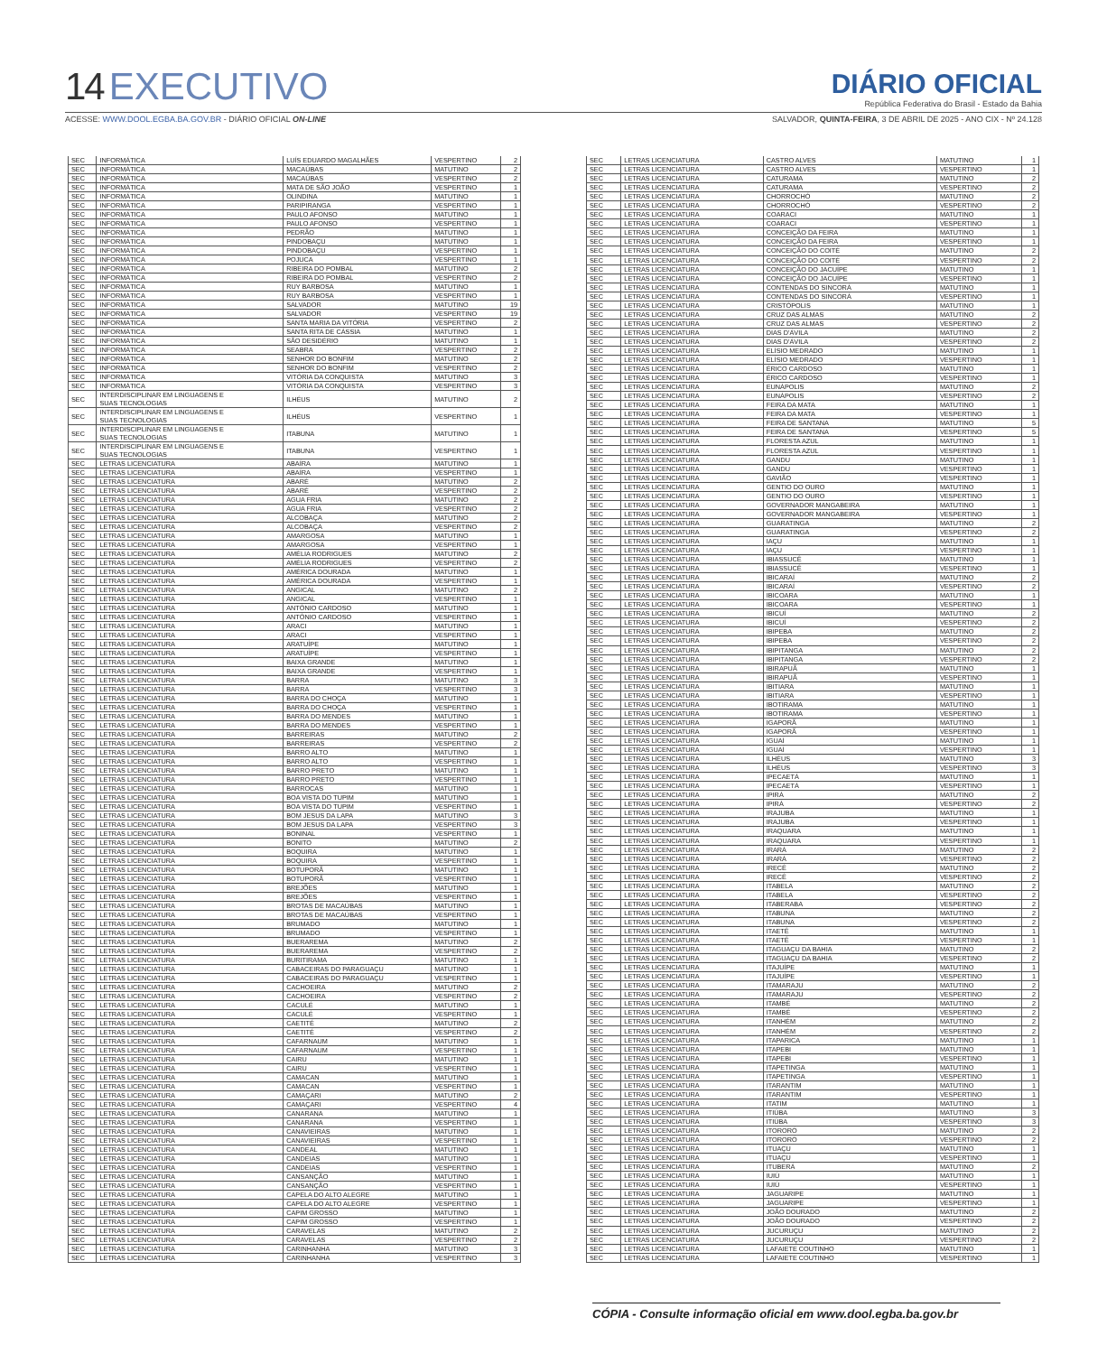14 EXECUTIVO
DIÁRIO OFICIAL
República Federativa do Brasil - Estado da Bahia
ACESSE: WWW.DOOL.EGBA.BA.GOV.BR - DIÁRIO OFICIAL ON-LINE
SALVADOR, QUINTA-FEIRA, 3 DE ABRIL DE 2025 - ANO CIX - Nº 24.128
| SEC | INFORMÁTICA | LUÍS EDUARDO MAGALHÃES | VESPERTINO | 2 |
| SEC | INFORMÁTICA | MACAÚBAS | MATUTINO | 2 |
| SEC | INFORMÁTICA | MACAÚBAS | VESPERTINO | 2 |
| SEC | INFORMÁTICA | MATA DE SÃO JOÃO | VESPERTINO | 1 |
| SEC | INFORMÁTICA | OLINDINA | MATUTINO | 1 |
| SEC | INFORMÁTICA | PARIPIRANGA | VESPERTINO | 1 |
| SEC | INFORMÁTICA | PAULO AFONSO | MATUTINO | 1 |
| SEC | INFORMÁTICA | PAULO AFONSO | VESPERTINO | 1 |
| SEC | INFORMÁTICA | PEDRÃO | MATUTINO | 1 |
| SEC | INFORMÁTICA | PINDOBAÇU | MATUTINO | 1 |
| SEC | INFORMÁTICA | PINDOBAÇU | VESPERTINO | 1 |
| SEC | INFORMÁTICA | POJUCA | VESPERTINO | 1 |
| SEC | INFORMÁTICA | RIBEIRA DO POMBAL | MATUTINO | 2 |
| SEC | INFORMÁTICA | RIBEIRA DO POMBAL | VESPERTINO | 2 |
| SEC | INFORMÁTICA | RUY BARBOSA | MATUTINO | 1 |
| SEC | INFORMÁTICA | RUY BARBOSA | VESPERTINO | 1 |
| SEC | INFORMÁTICA | SALVADOR | MATUTINO | 19 |
| SEC | INFORMÁTICA | SALVADOR | VESPERTINO | 19 |
| SEC | INFORMÁTICA | SANTA MARIA DA VITÓRIA | VESPERTINO | 2 |
| SEC | INFORMÁTICA | SANTA RITA DE CÁSSIA | MATUTINO | 1 |
| SEC | INFORMÁTICA | SÃO DESIDÉRIO | MATUTINO | 1 |
| SEC | INFORMÁTICA | SEABRA | VESPERTINO | 2 |
| SEC | INFORMÁTICA | SENHOR DO BONFIM | MATUTINO | 2 |
| SEC | INFORMÁTICA | SENHOR DO BONFIM | VESPERTINO | 2 |
| SEC | INFORMÁTICA | VITÓRIA DA CONQUISTA | MATUTINO | 3 |
| SEC | INFORMÁTICA | VITÓRIA DA CONQUISTA | VESPERTINO | 3 |
| SEC | INTERDISCIPLINAR EM LINGUAGENS E SUAS TECNOLOGIAS | ILHÉUS | MATUTINO | 2 |
| SEC | INTERDISCIPLINAR EM LINGUAGENS E SUAS TECNOLOGIAS | ILHÉUS | VESPERTINO | 1 |
| SEC | INTERDISCIPLINAR EM LINGUAGENS E SUAS TECNOLOGIAS | ITABUNA | MATUTINO | 1 |
| SEC | INTERDISCIPLINAR EM LINGUAGENS E SUAS TECNOLOGIAS | ITABUNA | VESPERTINO | 1 |
| SEC | LETRAS LICENCIATURA | ABAÍRA | MATUTINO | 1 |
| SEC | LETRAS LICENCIATURA | ABAÍRA | VESPERTINO | 1 |
| SEC | LETRAS LICENCIATURA | ABARÉ | MATUTINO | 2 |
| SEC | LETRAS LICENCIATURA | ABARÉ | VESPERTINO | 2 |
| SEC | LETRAS LICENCIATURA | ÁGUA FRIA | MATUTINO | 2 |
| SEC | LETRAS LICENCIATURA | ÁGUA FRIA | VESPERTINO | 2 |
| SEC | LETRAS LICENCIATURA | ALCOBAÇA | MATUTINO | 2 |
| SEC | LETRAS LICENCIATURA | ALCOBAÇA | VESPERTINO | 2 |
| SEC | LETRAS LICENCIATURA | AMARGOSA | MATUTINO | 1 |
| SEC | LETRAS LICENCIATURA | AMARGOSA | VESPERTINO | 1 |
| SEC | LETRAS LICENCIATURA | AMÉLIA RODRIGUES | MATUTINO | 2 |
| SEC | LETRAS LICENCIATURA | AMÉLIA RODRIGUES | VESPERTINO | 2 |
| SEC | LETRAS LICENCIATURA | AMÉRICA DOURADA | MATUTINO | 1 |
| SEC | LETRAS LICENCIATURA | AMÉRICA DOURADA | VESPERTINO | 1 |
| SEC | LETRAS LICENCIATURA | ANGICAL | MATUTINO | 2 |
| SEC | LETRAS LICENCIATURA | ANGICAL | VESPERTINO | 1 |
| SEC | LETRAS LICENCIATURA | ANTÔNIO CARDOSO | MATUTINO | 1 |
| SEC | LETRAS LICENCIATURA | ANTÔNIO CARDOSO | VESPERTINO | 1 |
| SEC | LETRAS LICENCIATURA | ARACI | MATUTINO | 1 |
| SEC | LETRAS LICENCIATURA | ARACI | VESPERTINO | 1 |
| SEC | LETRAS LICENCIATURA | ARATUÍPE | MATUTINO | 1 |
| SEC | LETRAS LICENCIATURA | ARATUÍPE | VESPERTINO | 1 |
| SEC | LETRAS LICENCIATURA | BAIXA GRANDE | MATUTINO | 1 |
| SEC | LETRAS LICENCIATURA | BAIXA GRANDE | VESPERTINO | 1 |
| SEC | LETRAS LICENCIATURA | BARRA | MATUTINO | 3 |
| SEC | LETRAS LICENCIATURA | BARRA | VESPERTINO | 3 |
| SEC | LETRAS LICENCIATURA | BARRA DO CHOÇA | MATUTINO | 1 |
| SEC | LETRAS LICENCIATURA | BARRA DO CHOÇA | VESPERTINO | 1 |
| SEC | LETRAS LICENCIATURA | BARRA DO MENDES | MATUTINO | 1 |
| SEC | LETRAS LICENCIATURA | BARRA DO MENDES | VESPERTINO | 1 |
| SEC | LETRAS LICENCIATURA | BARREIRAS | MATUTINO | 2 |
| SEC | LETRAS LICENCIATURA | BARREIRAS | VESPERTINO | 2 |
| SEC | LETRAS LICENCIATURA | BARRO ALTO | MATUTINO | 1 |
| SEC | LETRAS LICENCIATURA | BARRO ALTO | VESPERTINO | 1 |
| SEC | LETRAS LICENCIATURA | BARRO PRETO | MATUTINO | 1 |
| SEC | LETRAS LICENCIATURA | BARRO PRETO | VESPERTINO | 1 |
| SEC | LETRAS LICENCIATURA | BARROCAS | MATUTINO | 1 |
| SEC | LETRAS LICENCIATURA | BOA VISTA DO TUPIM | MATUTINO | 1 |
| SEC | LETRAS LICENCIATURA | BOA VISTA DO TUPIM | VESPERTINO | 1 |
| SEC | LETRAS LICENCIATURA | BOM JESUS DA LAPA | MATUTINO | 3 |
| SEC | LETRAS LICENCIATURA | BOM JESUS DA LAPA | VESPERTINO | 3 |
| SEC | LETRAS LICENCIATURA | BONINAL | VESPERTINO | 1 |
| SEC | LETRAS LICENCIATURA | BONITO | MATUTINO | 2 |
| SEC | LETRAS LICENCIATURA | BOQUIRA | MATUTINO | 1 |
| SEC | LETRAS LICENCIATURA | BOQUIRA | VESPERTINO | 1 |
| SEC | LETRAS LICENCIATURA | BOTUPORÃ | MATUTINO | 1 |
| SEC | LETRAS LICENCIATURA | BOTUPORÃ | VESPERTINO | 1 |
| SEC | LETRAS LICENCIATURA | BREJÕES | MATUTINO | 1 |
| SEC | LETRAS LICENCIATURA | BREJÕES | VESPERTINO | 1 |
| SEC | LETRAS LICENCIATURA | BROTAS DE MACAÚBAS | MATUTINO | 1 |
| SEC | LETRAS LICENCIATURA | BROTAS DE MACAÚBAS | VESPERTINO | 1 |
| SEC | LETRAS LICENCIATURA | BRUMADO | MATUTINO | 1 |
| SEC | LETRAS LICENCIATURA | BRUMADO | VESPERTINO | 1 |
| SEC | LETRAS LICENCIATURA | BUERAREMA | MATUTINO | 2 |
| SEC | LETRAS LICENCIATURA | BUERAREMA | VESPERTINO | 2 |
| SEC | LETRAS LICENCIATURA | BURITIRAMA | MATUTINO | 1 |
| SEC | LETRAS LICENCIATURA | CABACEIRAS DO PARAGUAÇU | MATUTINO | 1 |
| SEC | LETRAS LICENCIATURA | CABACEIRAS DO PARAGUAÇU | VESPERTINO | 1 |
| SEC | LETRAS LICENCIATURA | CACHOEIRA | MATUTINO | 2 |
| SEC | LETRAS LICENCIATURA | CACHOEIRA | VESPERTINO | 2 |
| SEC | LETRAS LICENCIATURA | CACULÉ | MATUTINO | 1 |
| SEC | LETRAS LICENCIATURA | CACULÉ | VESPERTINO | 1 |
| SEC | LETRAS LICENCIATURA | CAETITÉ | MATUTINO | 2 |
| SEC | LETRAS LICENCIATURA | CAETITÉ | VESPERTINO | 2 |
| SEC | LETRAS LICENCIATURA | CAFARNAUM | MATUTINO | 1 |
| SEC | LETRAS LICENCIATURA | CAFARNAUM | VESPERTINO | 1 |
| SEC | LETRAS LICENCIATURA | CAIRU | MATUTINO | 1 |
| SEC | LETRAS LICENCIATURA | CAIRU | VESPERTINO | 1 |
| SEC | LETRAS LICENCIATURA | CAMACAN | MATUTINO | 1 |
| SEC | LETRAS LICENCIATURA | CAMACAN | VESPERTINO | 1 |
| SEC | LETRAS LICENCIATURA | CAMAÇARI | MATUTINO | 2 |
| SEC | LETRAS LICENCIATURA | CAMAÇARI | VESPERTINO | 4 |
| SEC | LETRAS LICENCIATURA | CANARANA | MATUTINO | 1 |
| SEC | LETRAS LICENCIATURA | CANARANA | VESPERTINO | 1 |
| SEC | LETRAS LICENCIATURA | CANAVIEIRAS | MATUTINO | 1 |
| SEC | LETRAS LICENCIATURA | CANAVIEIRAS | VESPERTINO | 1 |
| SEC | LETRAS LICENCIATURA | CANDEAL | MATUTINO | 1 |
| SEC | LETRAS LICENCIATURA | CANDEIAS | MATUTINO | 1 |
| SEC | LETRAS LICENCIATURA | CANDEIAS | VESPERTINO | 1 |
| SEC | LETRAS LICENCIATURA | CANSANÇÃO | MATUTINO | 1 |
| SEC | LETRAS LICENCIATURA | CANSANÇÃO | VESPERTINO | 1 |
| SEC | LETRAS LICENCIATURA | CAPELA DO ALTO ALEGRE | MATUTINO | 1 |
| SEC | LETRAS LICENCIATURA | CAPELA DO ALTO ALEGRE | VESPERTINO | 1 |
| SEC | LETRAS LICENCIATURA | CAPIM GROSSO | MATUTINO | 1 |
| SEC | LETRAS LICENCIATURA | CAPIM GROSSO | VESPERTINO | 1 |
| SEC | LETRAS LICENCIATURA | CARAVELAS | MATUTINO | 2 |
| SEC | LETRAS LICENCIATURA | CARAVELAS | VESPERTINO | 2 |
| SEC | LETRAS LICENCIATURA | CARINHANHA | MATUTINO | 3 |
| SEC | LETRAS LICENCIATURA | CARINHANHA | VESPERTINO | 3 |
| SEC | LETRAS LICENCIATURA | CASTRO ALVES | MATUTINO | 1 |
| SEC | LETRAS LICENCIATURA | CASTRO ALVES | VESPERTINO | 1 |
| SEC | LETRAS LICENCIATURA | CATURAMA | MATUTINO | 2 |
| SEC | LETRAS LICENCIATURA | CATURAMA | VESPERTINO | 2 |
| SEC | LETRAS LICENCIATURA | CHORROCHÓ | MATUTINO | 2 |
| SEC | LETRAS LICENCIATURA | CHORROCHÓ | VESPERTINO | 2 |
| SEC | LETRAS LICENCIATURA | COARACI | MATUTINO | 1 |
| SEC | LETRAS LICENCIATURA | COARACI | VESPERTINO | 1 |
| SEC | LETRAS LICENCIATURA | CONCEIÇÃO DA FEIRA | MATUTINO | 1 |
| SEC | LETRAS LICENCIATURA | CONCEIÇÃO DA FEIRA | VESPERTINO | 1 |
| SEC | LETRAS LICENCIATURA | CONCEIÇÃO DO COITÉ | MATUTINO | 2 |
| SEC | LETRAS LICENCIATURA | CONCEIÇÃO DO COITÉ | VESPERTINO | 2 |
| SEC | LETRAS LICENCIATURA | CONCEIÇÃO DO JACUÍPE | MATUTINO | 1 |
| SEC | LETRAS LICENCIATURA | CONCEIÇÃO DO JACUÍPE | VESPERTINO | 1 |
| SEC | LETRAS LICENCIATURA | CONTENDAS DO SINCORÁ | MATUTINO | 1 |
| SEC | LETRAS LICENCIATURA | CONTENDAS DO SINCORÁ | VESPERTINO | 1 |
| SEC | LETRAS LICENCIATURA | CRISTÓPOLIS | MATUTINO | 1 |
| SEC | LETRAS LICENCIATURA | CRUZ DAS ALMAS | MATUTINO | 2 |
| SEC | LETRAS LICENCIATURA | CRUZ DAS ALMAS | VESPERTINO | 2 |
| SEC | LETRAS LICENCIATURA | DIAS D'ÁVILA | MATUTINO | 2 |
| SEC | LETRAS LICENCIATURA | DIAS D'ÁVILA | VESPERTINO | 2 |
| SEC | LETRAS LICENCIATURA | ELÍSIO MEDRADO | MATUTINO | 1 |
| SEC | LETRAS LICENCIATURA | ELÍSIO MEDRADO | VESPERTINO | 1 |
| SEC | LETRAS LICENCIATURA | ÉRICO CARDOSO | MATUTINO | 1 |
| SEC | LETRAS LICENCIATURA | ÉRICO CARDOSO | VESPERTINO | 1 |
| SEC | LETRAS LICENCIATURA | EUNÁPOLIS | MATUTINO | 2 |
| SEC | LETRAS LICENCIATURA | EUNÁPOLIS | VESPERTINO | 2 |
| SEC | LETRAS LICENCIATURA | FEIRA DA MATA | MATUTINO | 1 |
| SEC | LETRAS LICENCIATURA | FEIRA DA MATA | VESPERTINO | 1 |
| SEC | LETRAS LICENCIATURA | FEIRA DE SANTANA | MATUTINO | 5 |
| SEC | LETRAS LICENCIATURA | FEIRA DE SANTANA | VESPERTINO | 5 |
| SEC | LETRAS LICENCIATURA | FLORESTA AZUL | MATUTINO | 1 |
| SEC | LETRAS LICENCIATURA | FLORESTA AZUL | VESPERTINO | 1 |
| SEC | LETRAS LICENCIATURA | GANDU | MATUTINO | 1 |
| SEC | LETRAS LICENCIATURA | GANDU | VESPERTINO | 1 |
| SEC | LETRAS LICENCIATURA | GAVIÃO | VESPERTINO | 1 |
| SEC | LETRAS LICENCIATURA | GENTIO DO OURO | MATUTINO | 1 |
| SEC | LETRAS LICENCIATURA | GENTIO DO OURO | VESPERTINO | 1 |
| SEC | LETRAS LICENCIATURA | GOVERNADOR MANGABEIRA | MATUTINO | 1 |
| SEC | LETRAS LICENCIATURA | GOVERNADOR MANGABEIRA | VESPERTINO | 1 |
| SEC | LETRAS LICENCIATURA | GUARATINGA | MATUTINO | 2 |
| SEC | LETRAS LICENCIATURA | GUARATINGA | VESPERTINO | 2 |
| SEC | LETRAS LICENCIATURA | IAÇU | MATUTINO | 1 |
| SEC | LETRAS LICENCIATURA | IAÇU | VESPERTINO | 1 |
| SEC | LETRAS LICENCIATURA | IBIASSUCÊ | MATUTINO | 1 |
| SEC | LETRAS LICENCIATURA | IBIASSUCÊ | VESPERTINO | 1 |
| SEC | LETRAS LICENCIATURA | IBICARAÍ | MATUTINO | 2 |
| SEC | LETRAS LICENCIATURA | IBICARAÍ | VESPERTINO | 2 |
| SEC | LETRAS LICENCIATURA | IBICOARA | MATUTINO | 1 |
| SEC | LETRAS LICENCIATURA | IBICOARA | VESPERTINO | 1 |
| SEC | LETRAS LICENCIATURA | IBICUÍ | MATUTINO | 2 |
| SEC | LETRAS LICENCIATURA | IBICUÍ | VESPERTINO | 2 |
| SEC | LETRAS LICENCIATURA | IBIPEBA | MATUTINO | 2 |
| SEC | LETRAS LICENCIATURA | IBIPEBA | VESPERTINO | 2 |
| SEC | LETRAS LICENCIATURA | IBIPITANGA | MATUTINO | 2 |
| SEC | LETRAS LICENCIATURA | IBIPITANGA | VESPERTINO | 2 |
| SEC | LETRAS LICENCIATURA | IBIRAPUÃ | MATUTINO | 1 |
| SEC | LETRAS LICENCIATURA | IBIRAPUÃ | VESPERTINO | 1 |
| SEC | LETRAS LICENCIATURA | IBITIARA | MATUTINO | 1 |
| SEC | LETRAS LICENCIATURA | IBITIARA | VESPERTINO | 1 |
| SEC | LETRAS LICENCIATURA | IBOTIRAMA | MATUTINO | 1 |
| SEC | LETRAS LICENCIATURA | IBOTIRAMA | VESPERTINO | 1 |
| SEC | LETRAS LICENCIATURA | IGAPORÃ | MATUTINO | 1 |
| SEC | LETRAS LICENCIATURA | IGAPORÃ | VESPERTINO | 1 |
| SEC | LETRAS LICENCIATURA | IGUAÍ | MATUTINO | 1 |
| SEC | LETRAS LICENCIATURA | IGUAÍ | VESPERTINO | 1 |
| SEC | LETRAS LICENCIATURA | ILHÉUS | MATUTINO | 3 |
| SEC | LETRAS LICENCIATURA | ILHÉUS | VESPERTINO | 3 |
| SEC | LETRAS LICENCIATURA | IPECAETÁ | MATUTINO | 1 |
| SEC | LETRAS LICENCIATURA | IPECAETÁ | VESPERTINO | 1 |
| SEC | LETRAS LICENCIATURA | IPIRÁ | MATUTINO | 2 |
| SEC | LETRAS LICENCIATURA | IPIRÁ | VESPERTINO | 2 |
| SEC | LETRAS LICENCIATURA | IRAJUBA | MATUTINO | 1 |
| SEC | LETRAS LICENCIATURA | IRAJUBA | VESPERTINO | 1 |
| SEC | LETRAS LICENCIATURA | IRAQUARA | MATUTINO | 1 |
| SEC | LETRAS LICENCIATURA | IRAQUARA | VESPERTINO | 1 |
| SEC | LETRAS LICENCIATURA | IRARÁ | MATUTINO | 2 |
| SEC | LETRAS LICENCIATURA | IRARÁ | VESPERTINO | 2 |
| SEC | LETRAS LICENCIATURA | IRECÊ | MATUTINO | 2 |
| SEC | LETRAS LICENCIATURA | IRECÊ | VESPERTINO | 2 |
| SEC | LETRAS LICENCIATURA | ITABELA | MATUTINO | 2 |
| SEC | LETRAS LICENCIATURA | ITABELA | VESPERTINO | 2 |
| SEC | LETRAS LICENCIATURA | ITABERABA | VESPERTINO | 2 |
| SEC | LETRAS LICENCIATURA | ITABUNA | MATUTINO | 2 |
| SEC | LETRAS LICENCIATURA | ITABUNA | VESPERTINO | 2 |
| SEC | LETRAS LICENCIATURA | ITAETÊ | MATUTINO | 1 |
| SEC | LETRAS LICENCIATURA | ITAETÊ | VESPERTINO | 1 |
| SEC | LETRAS LICENCIATURA | ITAGUAÇU DA BAHIA | MATUTINO | 2 |
| SEC | LETRAS LICENCIATURA | ITAGUAÇU DA BAHIA | VESPERTINO | 2 |
| SEC | LETRAS LICENCIATURA | ITAJUÍPE | MATUTINO | 1 |
| SEC | LETRAS LICENCIATURA | ITAJUÍPE | VESPERTINO | 1 |
| SEC | LETRAS LICENCIATURA | ITAMARAJU | MATUTINO | 2 |
| SEC | LETRAS LICENCIATURA | ITAMARAJU | VESPERTINO | 2 |
| SEC | LETRAS LICENCIATURA | ITAMBÉ | MATUTINO | 2 |
| SEC | LETRAS LICENCIATURA | ITAMBÉ | VESPERTINO | 2 |
| SEC | LETRAS LICENCIATURA | ITANHÉM | MATUTINO | 2 |
| SEC | LETRAS LICENCIATURA | ITANHÉM | VESPERTINO | 2 |
| SEC | LETRAS LICENCIATURA | ITAPARICA | MATUTINO | 1 |
| SEC | LETRAS LICENCIATURA | ITAPEBI | MATUTINO | 1 |
| SEC | LETRAS LICENCIATURA | ITAPEBI | VESPERTINO | 1 |
| SEC | LETRAS LICENCIATURA | ITAPETINGA | MATUTINO | 1 |
| SEC | LETRAS LICENCIATURA | ITAPETINGA | VESPERTINO | 1 |
| SEC | LETRAS LICENCIATURA | ITARANTIM | MATUTINO | 1 |
| SEC | LETRAS LICENCIATURA | ITARANTIM | VESPERTINO | 1 |
| SEC | LETRAS LICENCIATURA | ITATIM | MATUTINO | 1 |
| SEC | LETRAS LICENCIATURA | ITIÚBA | MATUTINO | 3 |
| SEC | LETRAS LICENCIATURA | ITIÚBA | VESPERTINO | 3 |
| SEC | LETRAS LICENCIATURA | ITORORÓ | MATUTINO | 2 |
| SEC | LETRAS LICENCIATURA | ITORORÓ | VESPERTINO | 2 |
| SEC | LETRAS LICENCIATURA | ITUAÇU | MATUTINO | 1 |
| SEC | LETRAS LICENCIATURA | ITUAÇU | VESPERTINO | 1 |
| SEC | LETRAS LICENCIATURA | ITUBERÁ | MATUTINO | 2 |
| SEC | LETRAS LICENCIATURA | IUIÚ | MATUTINO | 1 |
| SEC | LETRAS LICENCIATURA | IUIÚ | VESPERTINO | 1 |
| SEC | LETRAS LICENCIATURA | JAGUARIPE | MATUTINO | 1 |
| SEC | LETRAS LICENCIATURA | JAGUARIPE | VESPERTINO | 1 |
| SEC | LETRAS LICENCIATURA | JOÃO DOURADO | MATUTINO | 2 |
| SEC | LETRAS LICENCIATURA | JOÃO DOURADO | VESPERTINO | 2 |
| SEC | LETRAS LICENCIATURA | JUCURUÇU | MATUTINO | 2 |
| SEC | LETRAS LICENCIATURA | JUCURUÇU | VESPERTINO | 2 |
| SEC | LETRAS LICENCIATURA | LAFAIETE COUTINHO | MATUTINO | 1 |
| SEC | LETRAS LICENCIATURA | LAFAIETE COUTINHO | VESPERTINO | 1 |
CÓPIA - Consulte informação oficial em www.dool.egba.ba.gov.br